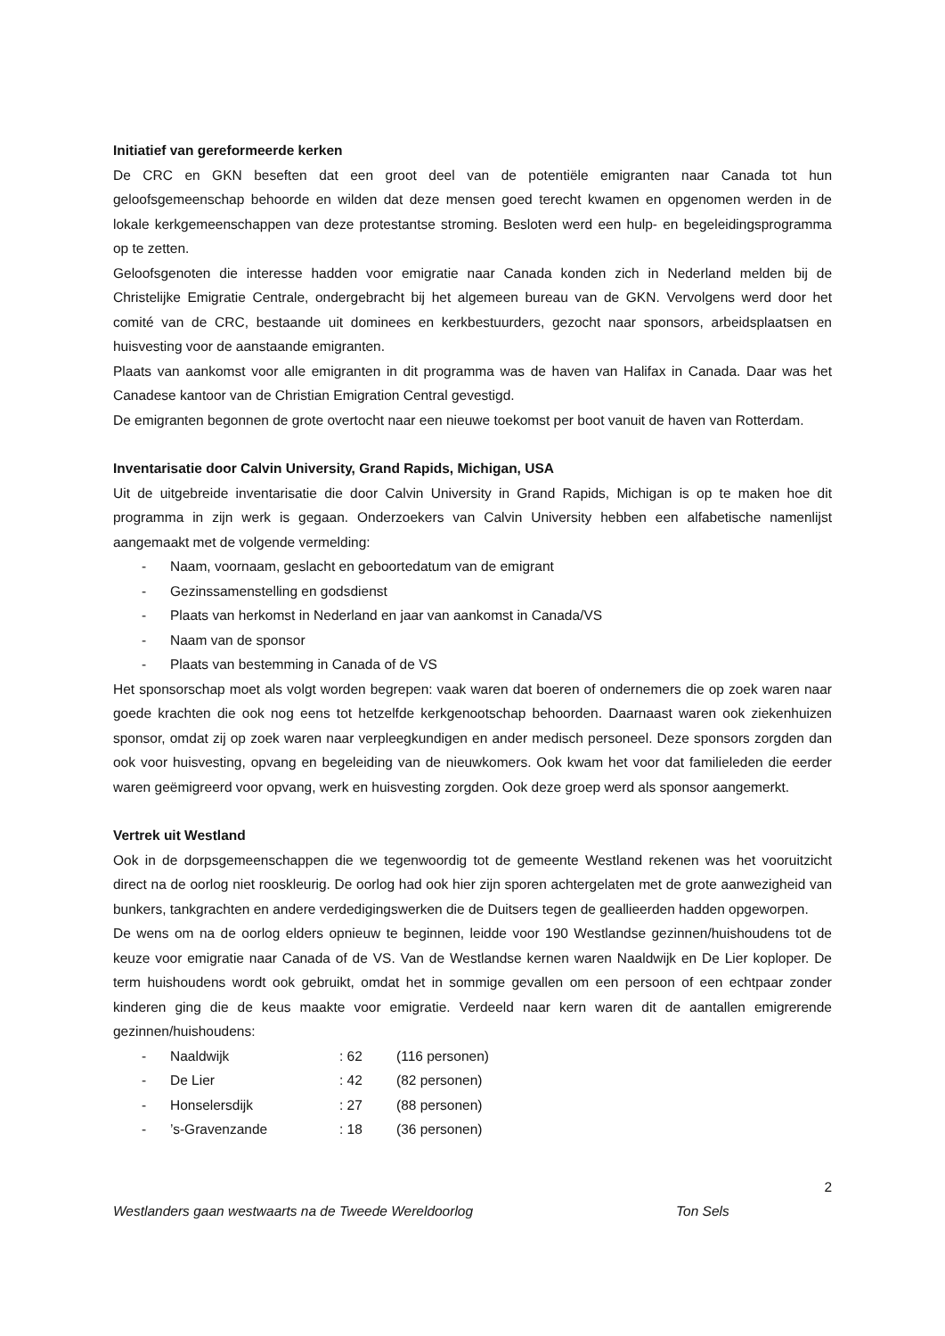Initiatief van gereformeerde kerken
De CRC en GKN beseften dat een groot deel van de potentiële emigranten naar Canada tot hun geloofsgemeenschap behoorde en wilden dat deze mensen goed terecht kwamen en opgenomen werden in de lokale kerkgemeenschappen van deze protestantse stroming. Besloten werd een hulp- en begeleidingsprogramma op te zetten.
Geloofsgenoten die interesse hadden voor emigratie naar Canada konden zich in Nederland melden bij de Christelijke Emigratie Centrale, ondergebracht bij het algemeen bureau van de GKN. Vervolgens werd door het comité van de CRC, bestaande uit dominees en kerkbestuurders, gezocht naar sponsors, arbeidsplaatsen en huisvesting voor de aanstaande emigranten.
Plaats van aankomst voor alle emigranten in dit programma was de haven van Halifax in Canada. Daar was het Canadese kantoor van de Christian Emigration Central gevestigd.
De emigranten begonnen de grote overtocht naar een nieuwe toekomst per boot vanuit de haven van Rotterdam.
Inventarisatie door Calvin University, Grand Rapids, Michigan, USA
Uit de uitgebreide inventarisatie die door Calvin University in Grand Rapids, Michigan is op te maken hoe dit programma in zijn werk is gegaan. Onderzoekers van Calvin University hebben een alfabetische namenlijst aangemaakt met de volgende vermelding:
- Naam, voornaam, geslacht en geboortedatum van de emigrant
- Gezinssamenstelling en godsdienst
- Plaats van herkomst in Nederland en jaar van aankomst in Canada/VS
- Naam van de sponsor
- Plaats van bestemming in Canada of de VS
Het sponsorschap moet als volgt worden begrepen: vaak waren dat boeren of ondernemers die op zoek waren naar goede krachten die ook nog eens tot hetzelfde kerkgenootschap behoorden. Daarnaast waren ook ziekenhuizen sponsor, omdat zij op zoek waren naar verpleegkundigen en ander medisch personeel. Deze sponsors zorgden dan ook voor huisvesting, opvang en begeleiding van de nieuwkomers. Ook kwam het voor dat familieleden die eerder waren geëmigreerd voor opvang, werk en huisvesting zorgden. Ook deze groep werd als sponsor aangemerkt.
Vertrek uit Westland
Ook in de dorpsgemeenschappen die we tegenwoordig tot de gemeente Westland rekenen was het vooruitzicht direct na de oorlog niet rooskleurig. De oorlog had ook hier zijn sporen achtergelaten met de grote aanwezigheid van bunkers, tankgrachten en andere verdedigingswerken die de Duitsers tegen de geallieerden hadden opgeworpen.
De wens om na de oorlog elders opnieuw te beginnen, leidde voor 190 Westlandse gezinnen/huishoudens tot de keuze voor emigratie naar Canada of de VS. Van de Westlandse kernen waren Naaldwijk en De Lier koploper. De term huishoudens wordt ook gebruikt, omdat het in sommige gevallen om een persoon of een echtpaar zonder kinderen ging die de keus maakte voor emigratie. Verdeeld naar kern waren dit de aantallen emigrerende gezinnen/huishoudens:
- Naaldwijk: 62 (116 personen)
- De Lier: 42 (82 personen)
- Honselersdijk: 27 (88 personen)
-’s-Gravenzande: 18 (36 personen)
2
Westlanders gaan westwaarts na de Tweede Wereldoorlog Ton Sels